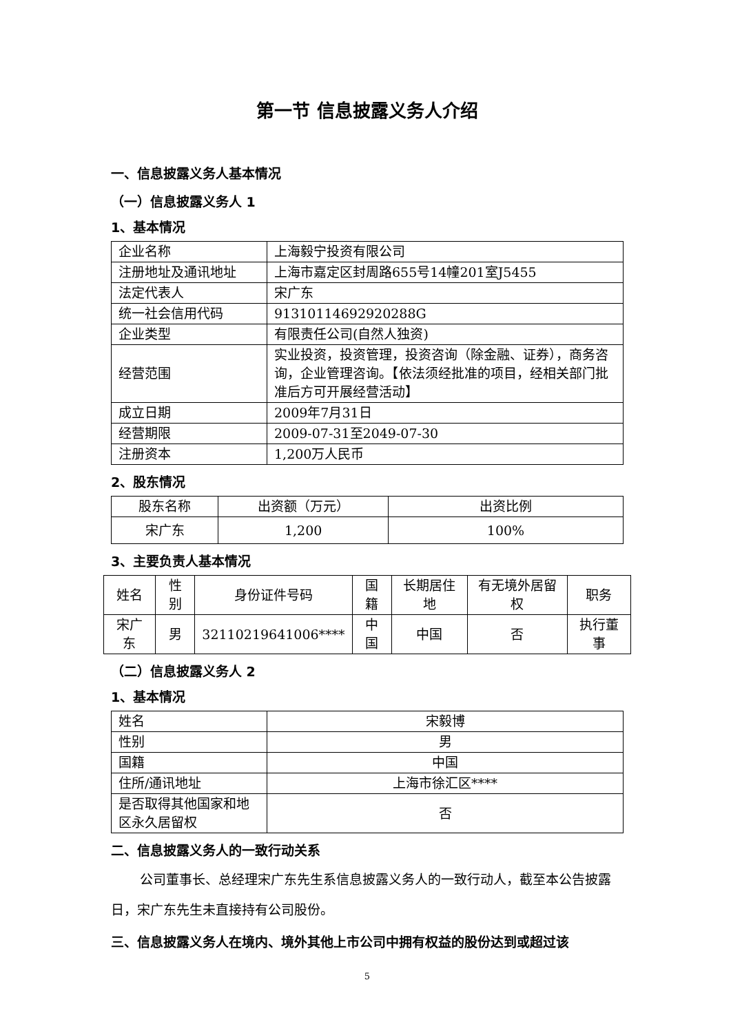第一节 信息披露义务人介绍
一、信息披露义务人基本情况
（一）信息披露义务人 1
1、基本情况
| 企业名称 | 上海毅宁投资有限公司 |
| 注册地址及通讯地址 | 上海市嘉定区封周路655号14幢201室J5455 |
| 法定代表人 | 宋广东 |
| 统一社会信用代码 | 91310114692920288G |
| 企业类型 | 有限责任公司(自然人独资) |
| 经营范围 | 实业投资，投资管理，投资咨询（除金融、证券），商务咨询，企业管理咨询。【依法须经批准的项目，经相关部门批准后方可开展经营活动】 |
| 成立日期 | 2009年7月31日 |
| 经营期限 | 2009-07-31至2049-07-30 |
| 注册资本 | 1,200万人民币 |
2、股东情况
| 股东名称 | 出资额（万元） | 出资比例 |
| 宋广东 | 1,200 | 100% |
3、主要负责人基本情况
| 姓名 | 性别 | 身份证件号码 | 国籍 | 长期居住地 | 有无境外居留权 | 职务 |
| 宋广东 | 男 | 32110219641006**** | 中国 | 中国 | 否 | 执行董事 |
（二）信息披露义务人 2
1、基本情况
| 姓名 | 宋毅博 |
| 性别 | 男 |
| 国籍 | 中国 |
| 住所/通讯地址 | 上海市徐汇区**** |
| 是否取得其他国家和地区永久居留权 | 否 |
二、信息披露义务人的一致行动关系
公司董事长、总经理宋广东先生系信息披露义务人的一致行动人，截至本公告披露日，宋广东先生未直接持有公司股份。
三、信息披露义务人在境内、境外其他上市公司中拥有权益的股份达到或超过该
5